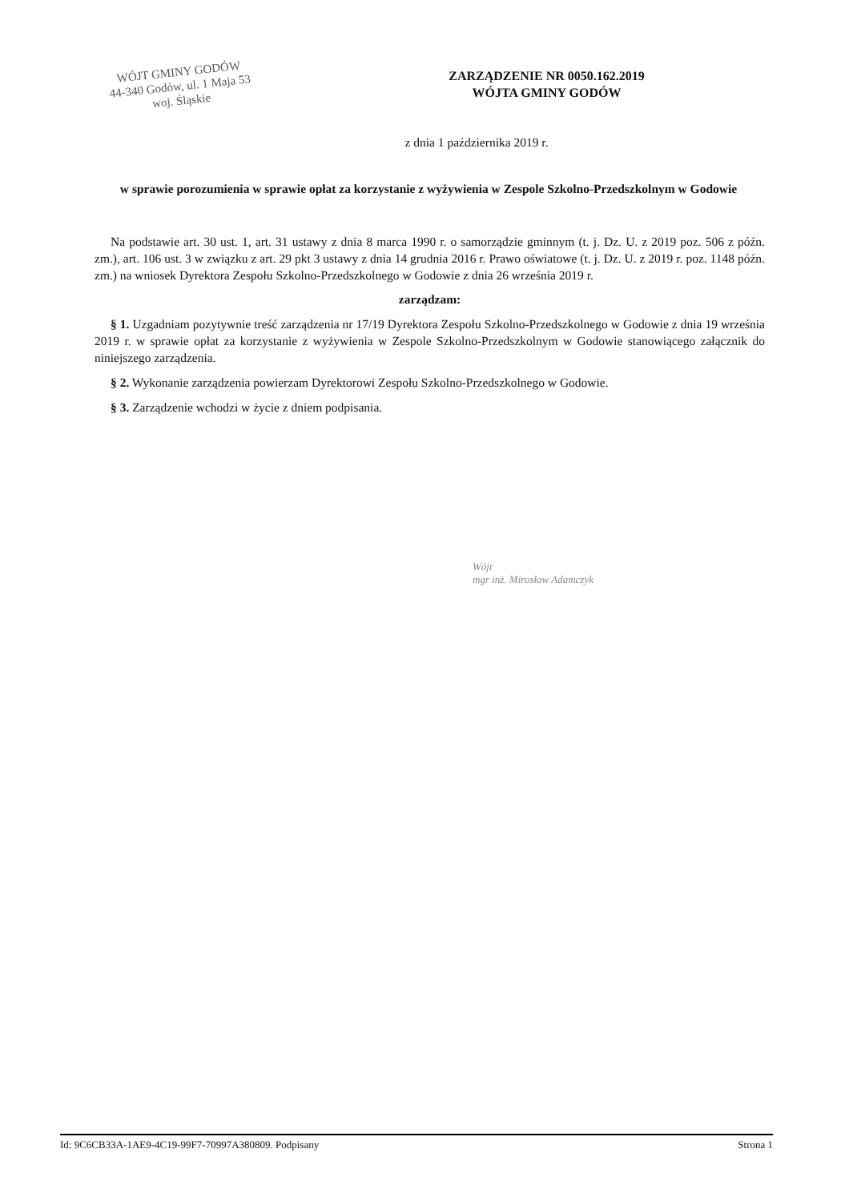WÓJT GMINY GODÓW
44-340 Godów, ul. 1 Maja 53
woj. Śląskie
ZARZĄDZENIE NR 0050.162.2019
WÓJTA GMINY GODÓW
z dnia 1 października 2019 r.
w sprawie porozumienia w sprawie opłat za korzystanie z wyżywienia w Zespole Szkolno-Przedszkolnym w Godowie
Na podstawie art. 30 ust. 1, art. 31 ustawy z dnia 8 marca 1990 r. o samorządzie gminnym (t. j. Dz. U. z 2019 poz. 506 z późn. zm.), art. 106 ust. 3 w związku z art. 29 pkt 3 ustawy z dnia 14 grudnia 2016 r. Prawo oświatowe (t. j. Dz. U. z 2019 r. poz. 1148 późn. zm.) na wniosek Dyrektora Zespołu Szkolno-Przedszkolnego w Godowie z dnia 26 września 2019 r.
zarządzam:
§ 1. Uzgadniam pozytywnie treść zarządzenia nr 17/19 Dyrektora Zespołu Szkolno-Przedszkolnego w Godowie z dnia 19 września 2019 r. w sprawie opłat za korzystanie z wyżywienia w Zespole Szkolno-Przedszkolnym w Godowie stanowiącego załącznik do niniejszego zarządzenia.
§ 2. Wykonanie zarządzenia powierzam Dyrektorowi Zespołu Szkolno-Przedszkolnego w Godowie.
§ 3. Zarządzenie wchodzi w życie z dniem podpisania.
Wójt
mgr inż. Mirosław Adamczyk
Id: 9C6CB33A-1AE9-4C19-99F7-70997A380809. Podpisany Strona 1